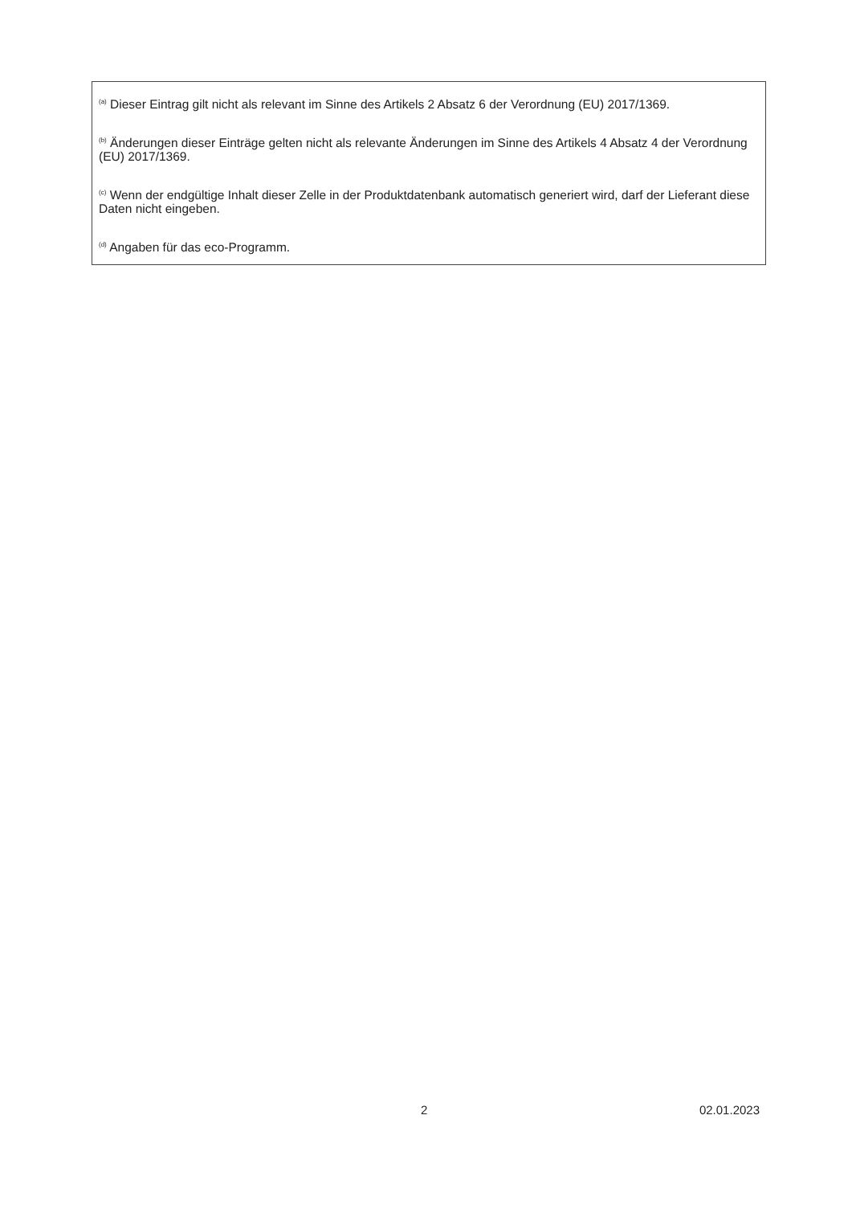<sup>(a)</sup> Dieser Eintrag gilt nicht als relevant im Sinne des Artikels 2 Absatz 6 der Verordnung (EU) 2017/1369.
<sup>(b)</sup> Änderungen dieser Einträge gelten nicht als relevante Änderungen im Sinne des Artikels 4 Absatz 4 der Verordnung (EU) 2017/1369.
<sup>(c)</sup> Wenn der endgültige Inhalt dieser Zelle in der Produktdatenbank automatisch generiert wird, darf der Lieferant diese Daten nicht eingeben.
<sup>(d)</sup> Angaben für das eco-Programm.
2 02.01.2023